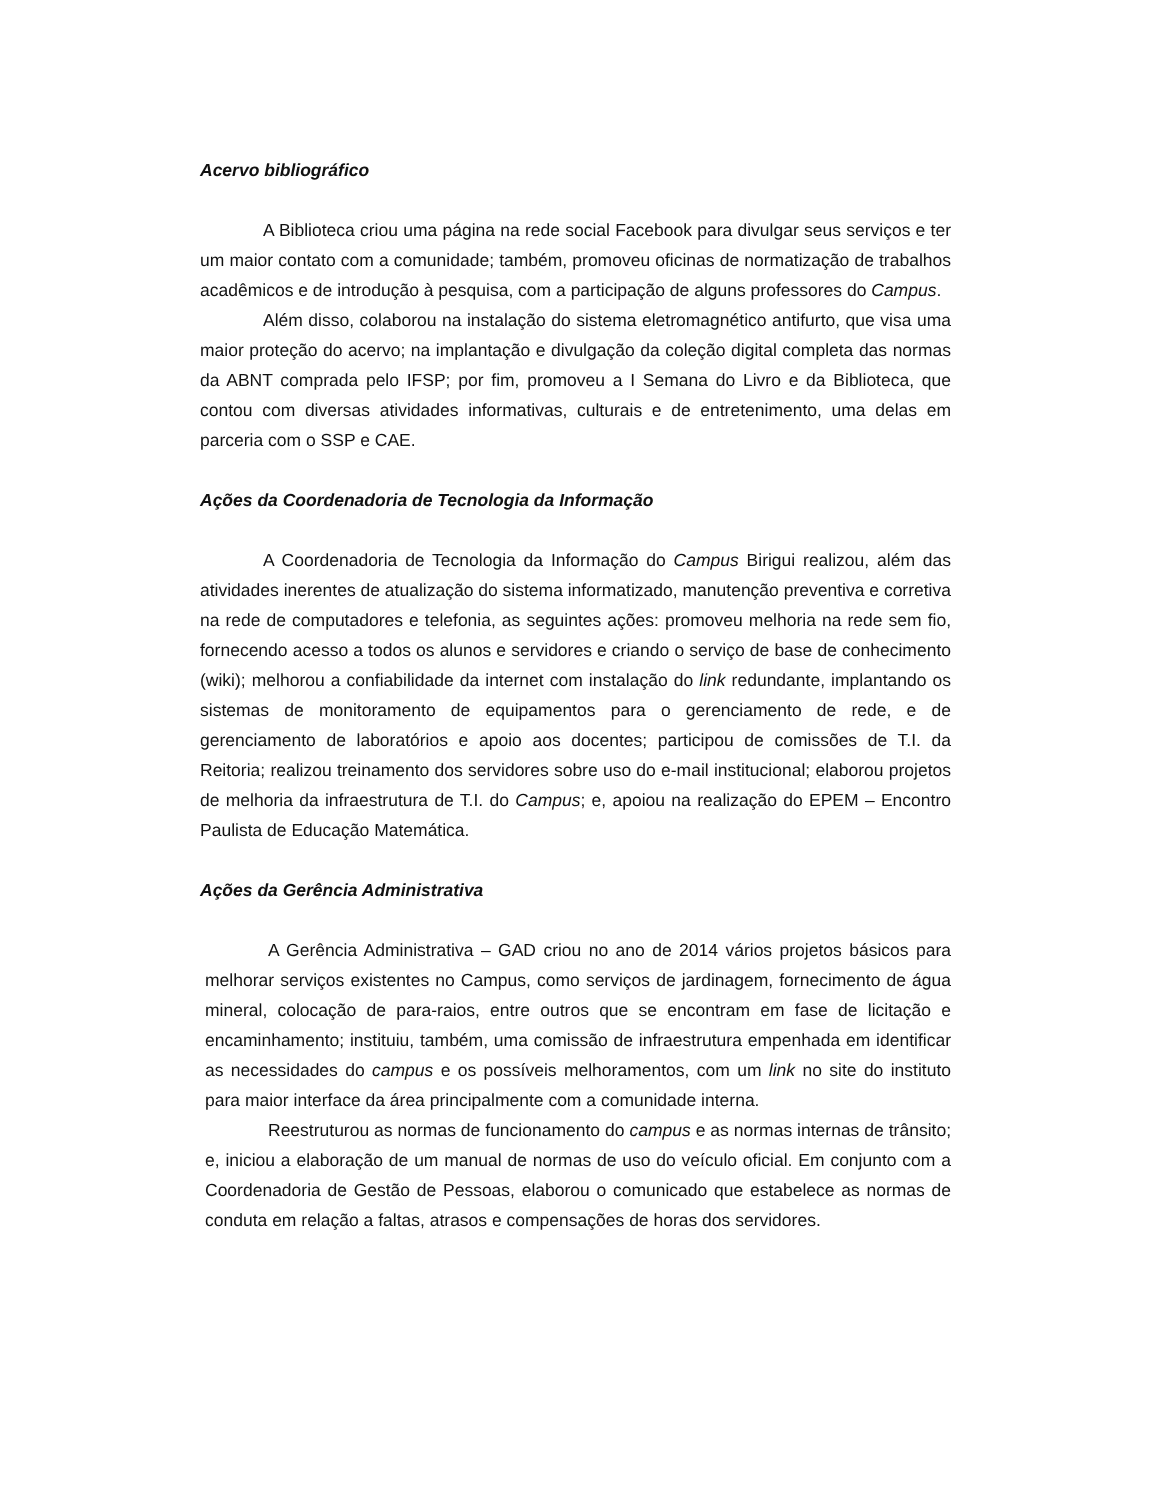Acervo bibliográfico
A Biblioteca criou uma página na rede social Facebook para divulgar seus serviços e ter um maior contato com a comunidade; também, promoveu oficinas de normatização de trabalhos acadêmicos e de introdução à pesquisa, com a participação de alguns professores do Campus.
Além disso, colaborou na instalação do sistema eletromagnético antifurto, que visa uma maior proteção do acervo; na implantação e divulgação da coleção digital completa das normas da ABNT comprada pelo IFSP; por fim, promoveu a I Semana do Livro e da Biblioteca, que contou com diversas atividades informativas, culturais e de entretenimento, uma delas em parceria com o SSP e CAE.
Ações da Coordenadoria de Tecnologia da Informação
A Coordenadoria de Tecnologia da Informação do Campus Birigui realizou, além das atividades inerentes de atualização do sistema informatizado, manutenção preventiva e corretiva na rede de computadores e telefonia, as seguintes ações: promoveu melhoria na rede sem fio, fornecendo acesso a todos os alunos e servidores e criando o serviço de base de conhecimento (wiki); melhorou a confiabilidade da internet com instalação do link redundante, implantando os sistemas de monitoramento de equipamentos para o gerenciamento de rede, e de gerenciamento de laboratórios e apoio aos docentes; participou de comissões de T.I. da Reitoria; realizou treinamento dos servidores sobre uso do e-mail institucional; elaborou projetos de melhoria da infraestrutura de T.I. do Campus; e, apoiou na realização do EPEM – Encontro Paulista de Educação Matemática.
Ações da Gerência Administrativa
A Gerência Administrativa – GAD criou no ano de 2014 vários projetos básicos para melhorar serviços existentes no Campus, como serviços de jardinagem, fornecimento de água mineral, colocação de para-raios, entre outros que se encontram em fase de licitação e encaminhamento; instituiu, também, uma comissão de infraestrutura empenhada em identificar as necessidades do campus e os possíveis melhoramentos, com um link no site do instituto para maior interface da área principalmente com a comunidade interna.
Reestruturou as normas de funcionamento do campus e as normas internas de trânsito; e, iniciou a elaboração de um manual de normas de uso do veículo oficial. Em conjunto com a Coordenadoria de Gestão de Pessoas, elaborou o comunicado que estabelece as normas de conduta em relação a faltas, atrasos e compensações de horas dos servidores.